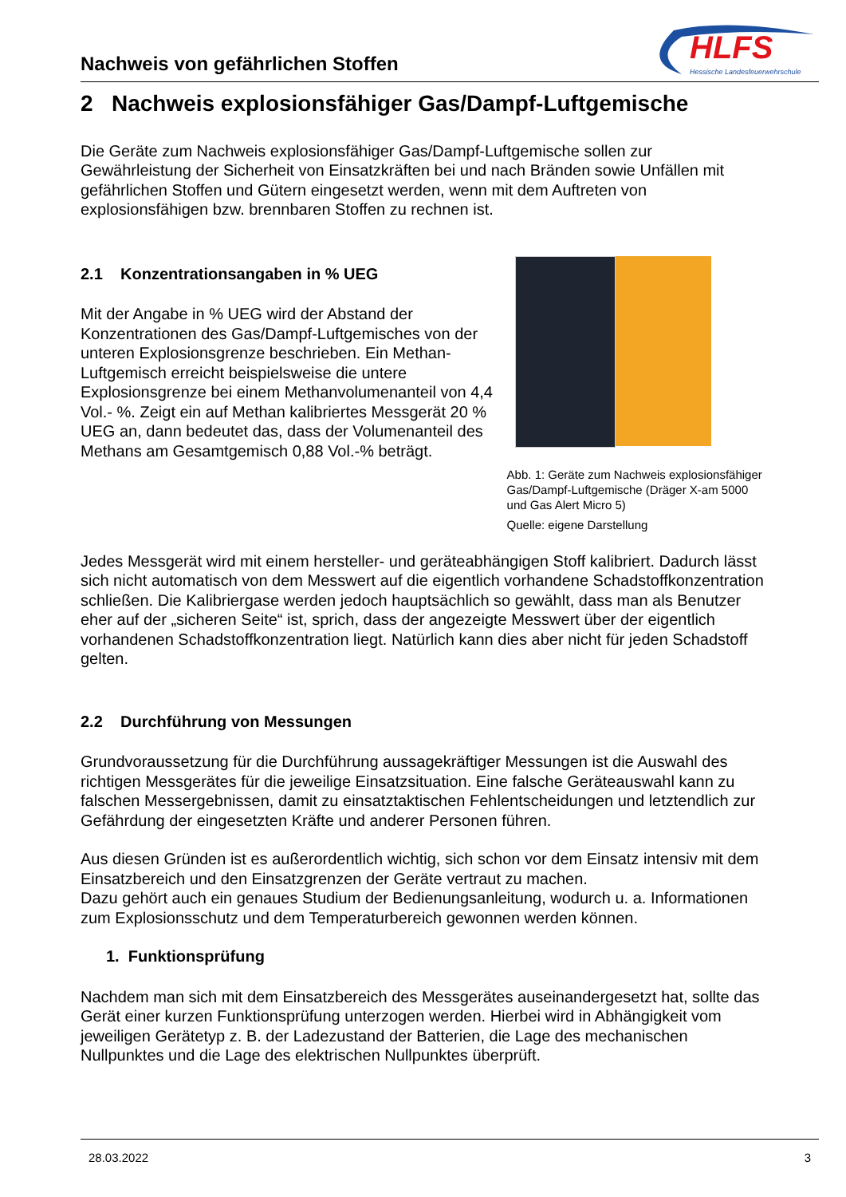Nachweis von gefährlichen Stoffen
HLFS
Hessische Landesfeuerwehrschule
2 Nachweis explosionsfähiger Gas/Dampf-Luftgemische
Die Geräte zum Nachweis explosionsfähiger Gas/Dampf-Luftgemische sollen zur Gewährleistung der Sicherheit von Einsatzkräften bei und nach Bränden sowie Unfällen mit gefährlichen Stoffen und Gütern eingesetzt werden, wenn mit dem Auftreten von explosionsfähigen bzw. brennbaren Stoffen zu rechnen ist.
2.1 Konzentrationsangaben in % UEG
Mit der Angabe in % UEG wird der Abstand der Konzentrationen des Gas/Dampf-Luftgemisches von der unteren Explosionsgrenze beschrieben. Ein Methan-Luftgemisch erreicht beispielsweise die untere Explosionsgrenze bei einem Methanvolumenanteil von 4,4 Vol.- %. Zeigt ein auf Methan kalibriertes Messgerät 20 % UEG an, dann bedeutet das, dass der Volumenanteil des Methans am Gesamtgemisch 0,88 Vol.-% beträgt.
Abb. 1: Geräte zum Nachweis explosionsfähiger Gas/Dampf-Luftgemische (Dräger X-am 5000 und Gas Alert Micro 5)
Quelle: eigene Darstellung
Jedes Messgerät wird mit einem hersteller- und geräteabhängigen Stoff kalibriert. Dadurch lässt sich nicht automatisch von dem Messwert auf die eigentlich vorhandene Schadstoffkonzentration schließen. Die Kalibriergase werden jedoch hauptsächlich so gewählt, dass man als Benutzer eher auf der „sicheren Seite“ ist, sprich, dass der angezeigte Messwert über der eigentlich vorhandenen Schadstoffkonzentration liegt. Natürlich kann dies aber nicht für jeden Schadstoff gelten.
2.2 Durchführung von Messungen
Grundvoraussetzung für die Durchführung aussagekräftiger Messungen ist die Auswahl des richtigen Messgerätes für die jeweilige Einsatzsituation. Eine falsche Geräteauswahl kann zu falschen Messergebnissen, damit zu einsatztaktischen Fehlentscheidungen und letztendlich zur Gefährdung der eingesetzten Kräfte und anderer Personen führen.
Aus diesen Gründen ist es außerordentlich wichtig, sich schon vor dem Einsatz intensiv mit dem Einsatzbereich und den Einsatzgrenzen der Geräte vertraut zu machen.
Dazu gehört auch ein genaues Studium der Bedienungsanleitung, wodurch u. a. Informationen zum Explosionsschutz und dem Temperaturbereich gewonnen werden können.
1. Funktionsprüfung
Nachdem man sich mit dem Einsatzbereich des Messgerätes auseinandergesetzt hat, sollte das Gerät einer kurzen Funktionsprüfung unterzogen werden. Hierbei wird in Abhängigkeit vom jeweiligen Gerätetyp z. B. der Ladezustand der Batterien, die Lage des mechanischen Nullpunktes und die Lage des elektrischen Nullpunktes überprüft.
28.03.2022 3